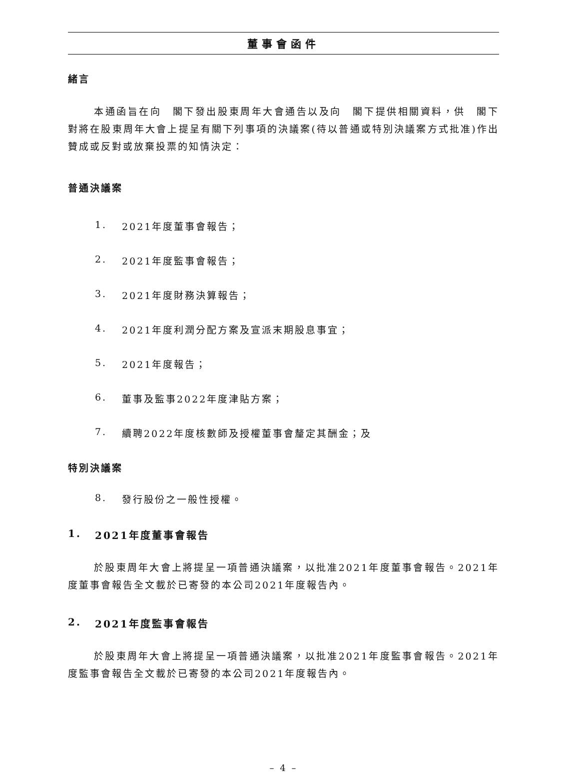董事會函件
緒言
本通函旨在向　閣下發出股東周年大會通告以及向　閣下提供相關資料，供　閣下對將在股東周年大會上提呈有關下列事項的決議案(待以普通或特別決議案方式批准)作出贊成或反對或放棄投票的知情決定：
普通決議案
1. 2021年度董事會報告；
2. 2021年度監事會報告；
3. 2021年度財務決算報告；
4. 2021年度利潤分配方案及宣派末期股息事宜；
5. 2021年度報告；
6. 董事及監事2022年度津貼方案；
7. 續聘2022年度核數師及授權董事會釐定其酬金；及
特別決議案
8. 發行股份之一般性授權。
1. 2021年度董事會報告
於股東周年大會上將提呈一項普通決議案，以批准2021年度董事會報告。2021年度董事會報告全文載於已寄發的本公司2021年度報告內。
2. 2021年度監事會報告
於股東周年大會上將提呈一項普通決議案，以批准2021年度監事會報告。2021年度監事會報告全文載於已寄發的本公司2021年度報告內。
– 4 –